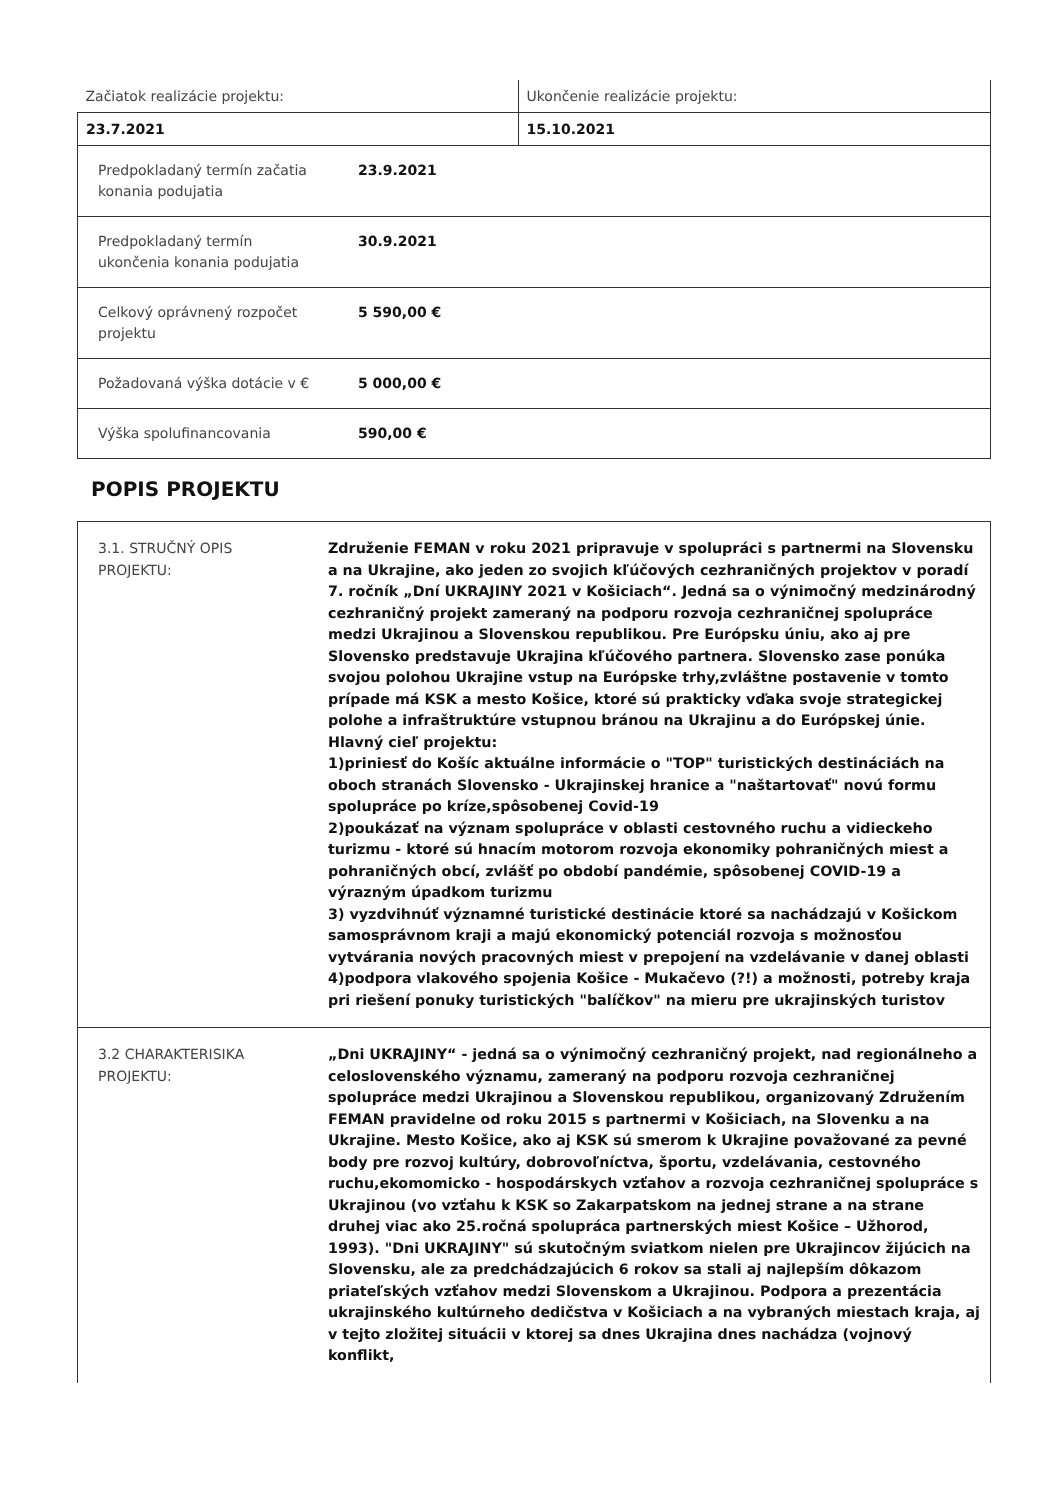| Začiatok realizácie projektu: | Ukončenie realizácie projektu: |
| 23.7.2021 | 15.10.2021 |
| Predpokladaný termín začatia konania podujatia | 23.9.2021 |
| Predpokladaný termín ukončenia konania podujatia | 30.9.2021 |
| Celkový oprávnený rozpočet projektu | 5 590,00 € |
| Požadovaná výška dotácie v € | 5 000,00 € |
| Výška spolufinancovania | 590,00 € |
POPIS PROJEKTU
| 3.1. STRUČNÝ OPIS PROJEKTU: | Združenie FEMAN v roku 2021 pripravuje v spolupráci s partnermi na Slovensku a na Ukrajine, ako jeden zo svojich kľúčových cezhraničných projektov v poradí 7. ročník „Dní UKRAJINY 2021 v Košiciach“. Jedná sa o výnimočný medzinárodný cezhraničný projekt zameraný na podporu rozvoja cezhraničnej spolupráce medzi Ukrajinou a Slovenskou republikou. Pre Európsku úniu, ako aj pre Slovensko predstavuje Ukrajina kľúčového partnera. Slovensko zase ponúka svojou polohou Ukrajine vstup na Európske trhy,zvláštne postavenie v tomto prípade má KSK a mesto Košice, ktoré sú prakticky vďaka svoje strategickej polohe a infraštruktúre vstupnou bránou na Ukrajinu a do Európskej únie. Hlavný cieľ projektu: 1)priniesť do Košíc aktuálne informácie o "TOP" turistických destináciách na oboch stranách Slovensko - Ukrajinskej hranice a "naštartovať" novú formu spolupráce po kríze,spôsobenej Covid-19 2)poukázať na význam spolupráce v oblasti cestovného ruchu a vidieckeho turizmu - ktoré sú hnacím motorom rozvoja ekonomiky pohraničných miest a pohraničných obcí, zvlášť po období pandémie, spôsobenej COVID-19 a výrazným úpadkom turizmu 3) vyzdvihnúť významné turistické destinácie ktoré sa nachádzajú v Košickom samosprávnom kraji a majú ekonomický potenciál rozvoja s možnosťou vytvárania nových pracovných miest v prepojení na vzdelávanie v danej oblasti 4)podpora vlakového spojenia Košice - Mukačevo (?!) a možnosti, potreby kraja pri riešení ponuky turistických "balíčkov" na mieru pre ukrajinských turistov |
| 3.2 CHARAKTERISIKA PROJEKTU: | „Dni UKRAJINY“ - jedná sa o výnimočný cezhraničný projekt, nad regionálneho a celoslovenského významu, zameraný na podporu rozvoja cezhraničnej spolupráce medzi Ukrajinou a Slovenskou republikou, organizovaný Združením FEMAN pravidelne od roku 2015 s partnermi v Košiciach, na Slovenku a na Ukrajine. Mesto Košice, ako aj KSK sú smerom k Ukrajine považované za pevné body pre rozvoj kultúry, dobrovoľníctva, športu, vzdelávania, cestovného ruchu,ekomomicko - hospodárskych vzťahov a rozvoja cezhraničnej spolupráce s Ukrajinou (vo vzťahu k KSK so Zakarpatskom na jednej strane a na strane druhej viac ako 25.ročná spolupráca partnerských miest Košice – Užhorod, 1993). "Dni UKRAJINY" sú skutočným sviatkom nielen pre Ukrajincov žijúcich na Slovensku, ale za predchádzajúcich 6 rokov sa stali aj najlepším dôkazom priateľských vzťahov medzi Slovenskom a Ukrajinou. Podpora a prezentácia ukrajinského kultúrneho dedičstva v Košiciach a na vybraných miestach kraja, aj v tejto zložitej situácii v ktorej sa dnes Ukrajina dnes nachádza (vojnový konflikt, |